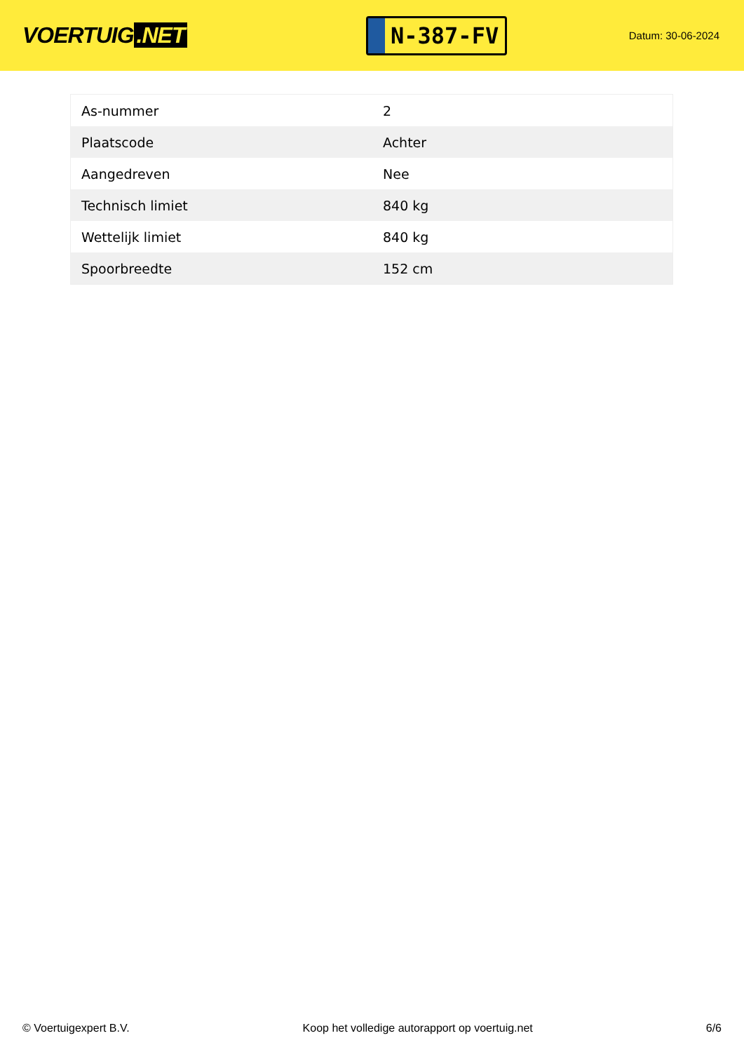VOERTUIG.NET
N-387-FV
Datum: 30-06-2024
| As-nummer | 2 |
| Plaatscode | Achter |
| Aangedreven | Nee |
| Technisch limiet | 840 kg |
| Wettelijk limiet | 840 kg |
| Spoorbreedte | 152 cm |
© Voertuigexpert B.V. Koop het volledige autorapport op voertuig.net 6/6